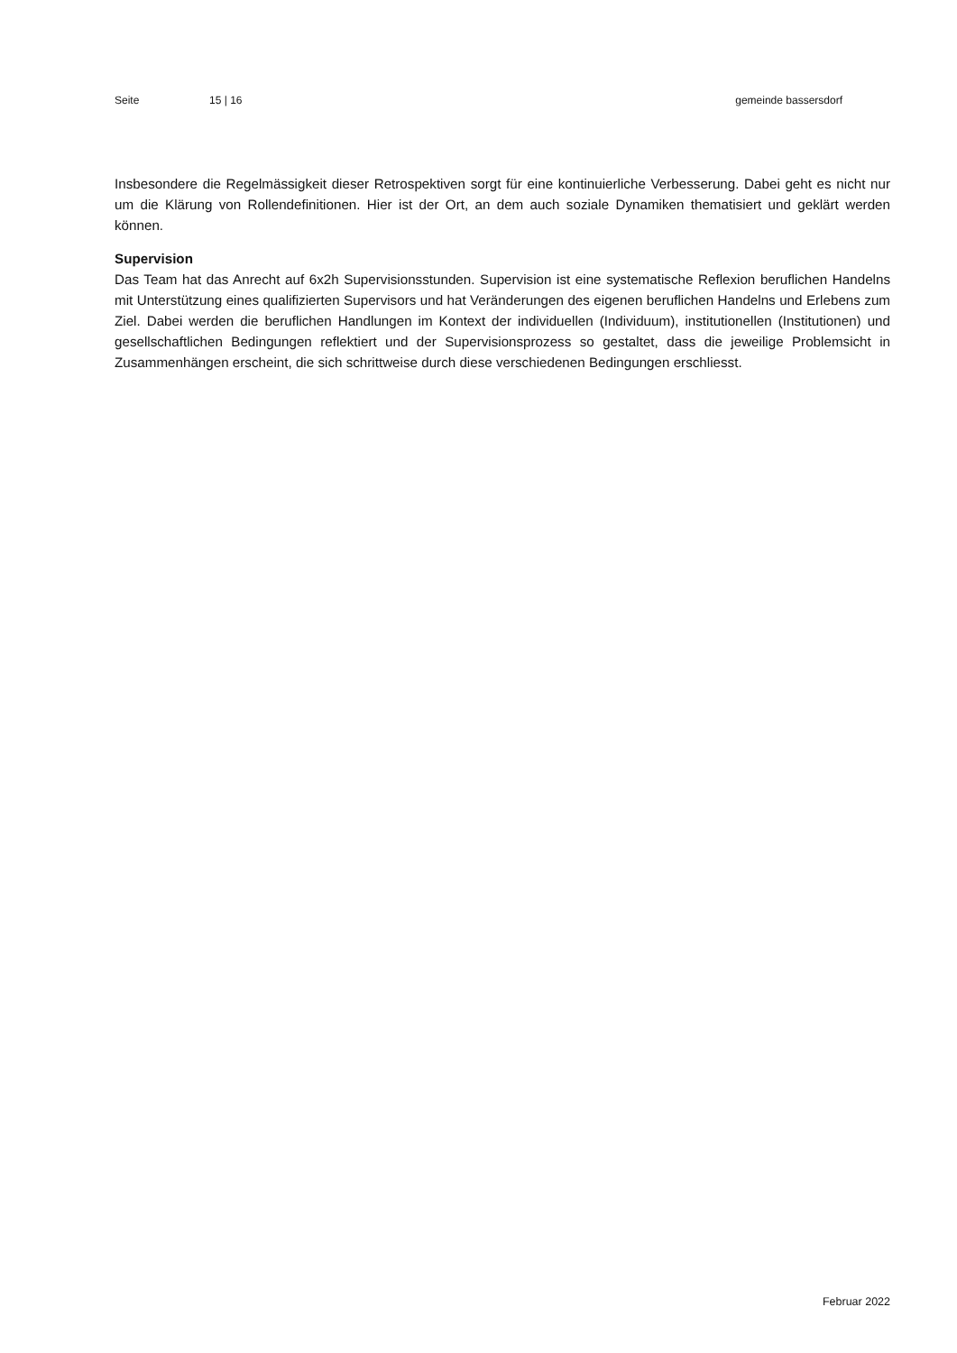Seite 15 | 16 gemeinde bassersdorf
Insbesondere die Regelmässigkeit dieser Retrospektiven sorgt für eine kontinuierliche Verbesserung. Dabei geht es nicht nur um die Klärung von Rollendefinitionen. Hier ist der Ort, an dem auch soziale Dynamiken thematisiert und geklärt werden können.
Supervision
Das Team hat das Anrecht auf 6x2h Supervisionsstunden. Supervision ist eine systematische Reflexion beruflichen Handelns mit Unterstützung eines qualifizierten Supervisors und hat Veränderungen des eigenen beruflichen Handelns und Erlebens zum Ziel. Dabei werden die beruflichen Handlungen im Kontext der individuellen (Individuum), institutionellen (Institutionen) und gesellschaftlichen Bedingungen reflektiert und der Supervisionsprozess so gestaltet, dass die jeweilige Problemsicht in Zusammenhängen erscheint, die sich schrittweise durch diese verschiedenen Bedingungen erschliesst.
Februar 2022